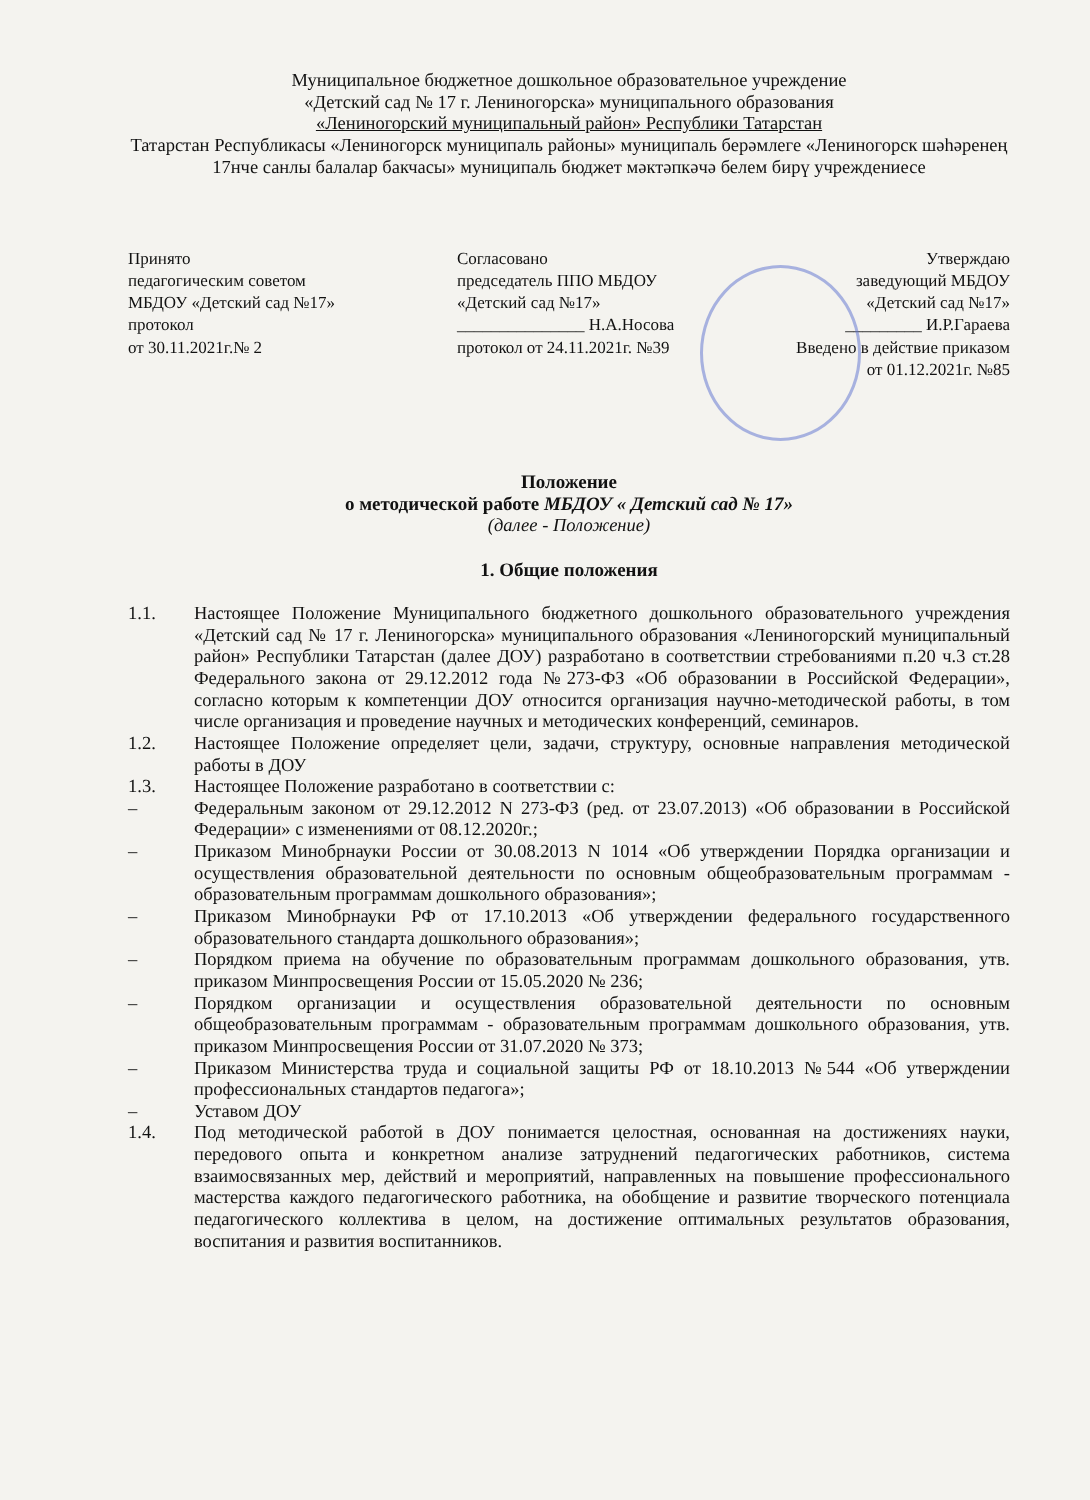Муниципальное бюджетное дошкольное образовательное учреждение
«Детский сад № 17 г. Лениногорска» муниципального образования
«Лениногорский муниципальный район» Республики Татарстан
Татарстан Республикасы «Лениногорск муниципаль районы» муниципаль берәмлеге «Лениногорск шәһәренең 17нче санлы балалар бакчасы» муниципаль бюджет мәктәпкәчә белем бирү учреждениесе
Принято
педагогическим советом
МБДОУ «Детский сад №17»
протокол
от 30.11.2021г.№ 2
Согласовано
председатель ППО МБДОУ
«Детский сад №17»
_______________ Н.А.Носова
протокол от 24.11.2021г. №39
Утверждаю
заведующий МБДОУ
«Детский сад №17»
_________ И.Р.Гараева
Введено в действие приказом
от 01.12.2021г. №85
Положение
о методической работе МБДОУ « Детский сад № 17»
(далее - Положение)
1. Общие положения
1.1. Настоящее Положение Муниципального бюджетного дошкольного образовательного учреждения «Детский сад № 17 г. Лениногорска» муниципального образования «Лениногорский муниципальный район» Республики Татарстан (далее ДОУ) разработано в соответствии стребованиями п.20 ч.3 ст.28 Федерального закона от 29.12.2012 года №273-ФЗ «Об образовании в Российской Федерации», согласно которым к компетенции ДОУ относится организация научно-методической работы, в том числе организация и проведение научных и методических конференций, семинаров.
1.2. Настоящее Положение определяет цели, задачи, структуру, основные направления методической работы в ДОУ
1.3. Настоящее Положение разработано в соответствии с:
– Федеральным законом от 29.12.2012 N 273-ФЗ (ред. от 23.07.2013) «Об образовании в Российской Федерации» с изменениями от 08.12.2020г.;
– Приказом Минобрнауки России от 30.08.2013 N 1014 «Об утверждении Порядка организации и осуществления образовательной деятельности по основным общеобразовательным программам - образовательным программам дошкольного образования»;
– Приказом Минобрнауки РФ от 17.10.2013 «Об утверждении федерального государственного образовательного стандарта дошкольного образования»;
– Порядком приема на обучение по образовательным программам дошкольного образования, утв. приказом Минпросвещения России от 15.05.2020 № 236;
– Порядком организации и осуществления образовательной деятельности по основным общеобразовательным программам - образовательным программам дошкольного образования, утв. приказом Минпросвещения России от 31.07.2020 № 373;
– Приказом Министерства труда и социальной защиты РФ от 18.10.2013 №544 «Об утверждении профессиональных стандартов педагога»;
– Уставом ДОУ
1.4. Под методической работой в ДОУ понимается целостная, основанная на достижениях науки, передового опыта и конкретном анализе затруднений педагогических работников, система взаимосвязанных мер, действий и мероприятий, направленных на повышение профессионального мастерства каждого педагогического работника, на обобщение и развитие творческого потенциала педагогического коллектива в целом, на достижение оптимальных результатов образования, воспитания и развития воспитанников.